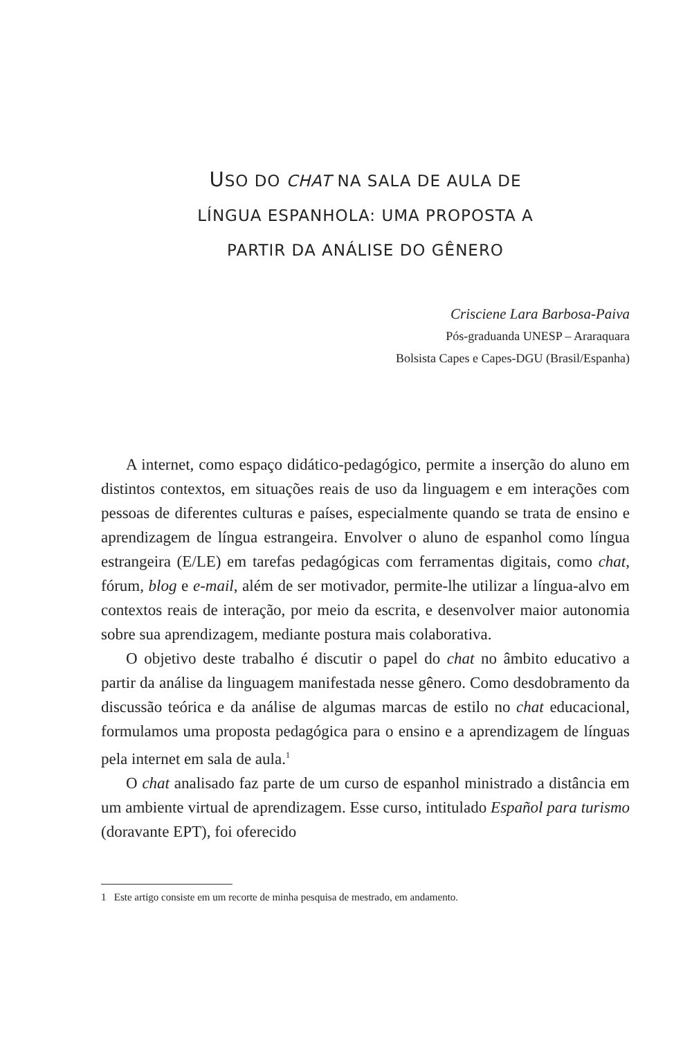USO DO CHAT NA SALA DE AULA DE
LÍNGUA ESPANHOLA: UMA PROPOSTA A
PARTIR DA ANÁLISE DO GÊNERO
Crisciene Lara Barbosa-Paiva
Pós-graduanda UNESP – Araraquara
Bolsista Capes e Capes-DGU (Brasil/Espanha)
A internet, como espaço didático-pedagógico, permite a inserção do aluno em distintos contextos, em situações reais de uso da linguagem e em interações com pessoas de diferentes culturas e países, especialmente quando se trata de ensino e aprendizagem de língua estrangeira. Envolver o aluno de espanhol como língua estrangeira (E/LE) em tarefas pedagógicas com ferramentas digitais, como chat, fórum, blog e e-mail, além de ser motivador, permite-lhe utilizar a língua-alvo em contextos reais de interação, por meio da escrita, e desenvolver maior autonomia sobre sua aprendizagem, mediante postura mais colaborativa.
O objetivo deste trabalho é discutir o papel do chat no âmbito educativo a partir da análise da linguagem manifestada nesse gênero. Como desdobramento da discussão teórica e da análise de algumas marcas de estilo no chat educacional, formulamos uma proposta pedagógica para o ensino e a aprendizagem de línguas pela internet em sala de aula.<sup>1</sup>
O chat analisado faz parte de um curso de espanhol ministrado a distância em um ambiente virtual de aprendizagem. Esse curso, intitulado Español para turismo (doravante EPT), foi oferecido
1 Este artigo consiste em um recorte de minha pesquisa de mestrado, em andamento.